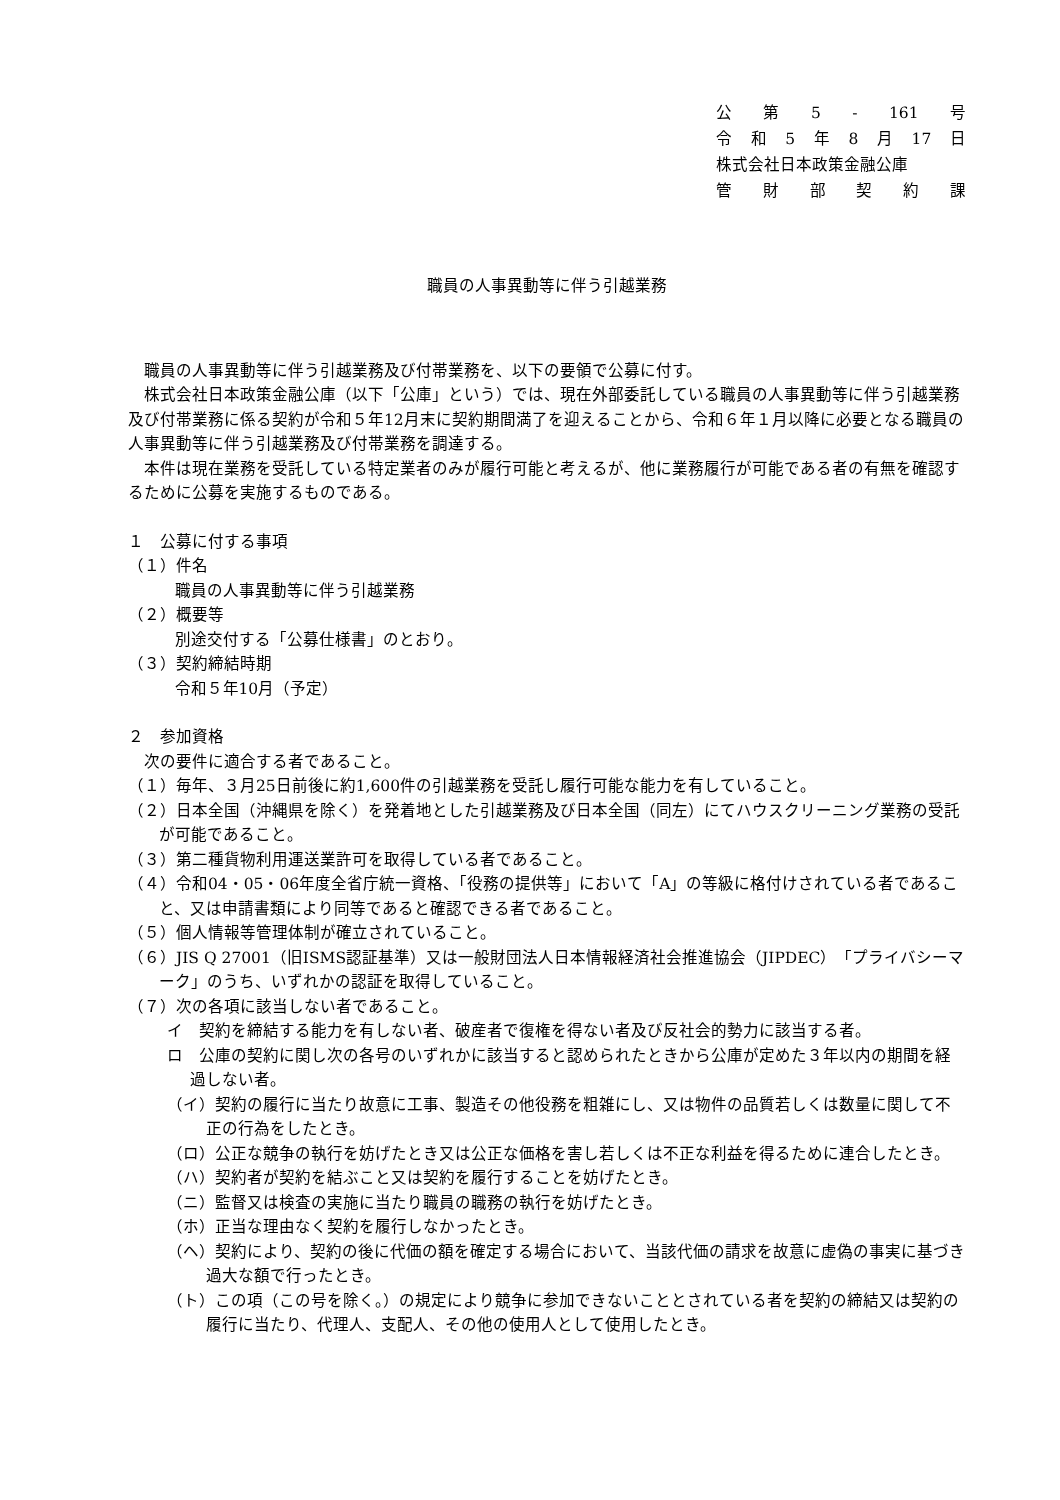公第 5 - 161 号
令和 5 年 8 月 17 日
株式会社日本政策金融公庫
管財部契約課
職員の人事異動等に伴う引越業務
職員の人事異動等に伴う引越業務及び付帯業務を、以下の要領で公募に付す。
株式会社日本政策金融公庫（以下「公庫」という）では、現在外部委託している職員の人事異動等に伴う引越業務及び付帯業務に係る契約が令和５年12月末に契約期間満了を迎えることから、令和６年１月以降に必要となる職員の人事異動等に伴う引越業務及び付帯業務を調達する。
本件は現在業務を受託している特定業者のみが履行可能と考えるが、他に業務履行が可能である者の有無を確認するために公募を実施するものである。
１　公募に付する事項
（１）件名
職員の人事異動等に伴う引越業務
（２）概要等
別途交付する「公募仕様書」のとおり。
（３）契約締結時期
令和５年10月（予定）
２　参加資格
次の要件に適合する者であること。
（１）毎年、３月25日前後に約1,600件の引越業務を受託し履行可能な能力を有していること。
（２）日本全国（沖縄県を除く）を発着地とした引越業務及び日本全国（同左）にてハウスクリーニング業務の受託が可能であること。
（３）第二種貨物利用運送業許可を取得している者であること。
（４）令和04・05・06年度全省庁統一資格、「役務の提供等」において「A」の等級に格付けされている者であること、又は申請書類により同等であると確認できる者であること。
（５）個人情報等管理体制が確立されていること。
（６）JIS Q 27001（旧ISMS認証基準）又は一般財団法人日本情報経済社会推進協会（JIPDEC）「プライバシーマーク」のうち、いずれかの認証を取得していること。
（７）次の各項に該当しない者であること。
イ　契約を締結する能力を有しない者、破産者で復権を得ない者及び反社会的勢力に該当する者。
ロ　公庫の契約に関し次の各号のいずれかに該当すると認められたときから公庫が定めた３年以内の期間を経過しない者。
（イ）契約の履行に当たり故意に工事、製造その他役務を粗雑にし、又は物件の品質若しくは数量に関して不正の行為をしたとき。
（ロ）公正な競争の執行を妨げたとき又は公正な価格を害し若しくは不正な利益を得るために連合したとき。
（ハ）契約者が契約を結ぶこと又は契約を履行することを妨げたとき。
（ニ）監督又は検査の実施に当たり職員の職務の執行を妨げたとき。
（ホ）正当な理由なく契約を履行しなかったとき。
（ヘ）契約により、契約の後に代価の額を確定する場合において、当該代価の請求を故意に虚偽の事実に基づき過大な額で行ったとき。
（ト）この項（この号を除く。）の規定により競争に参加できないこととされている者を契約の締結又は契約の履行に当たり、代理人、支配人、その他の使用人として使用したとき。